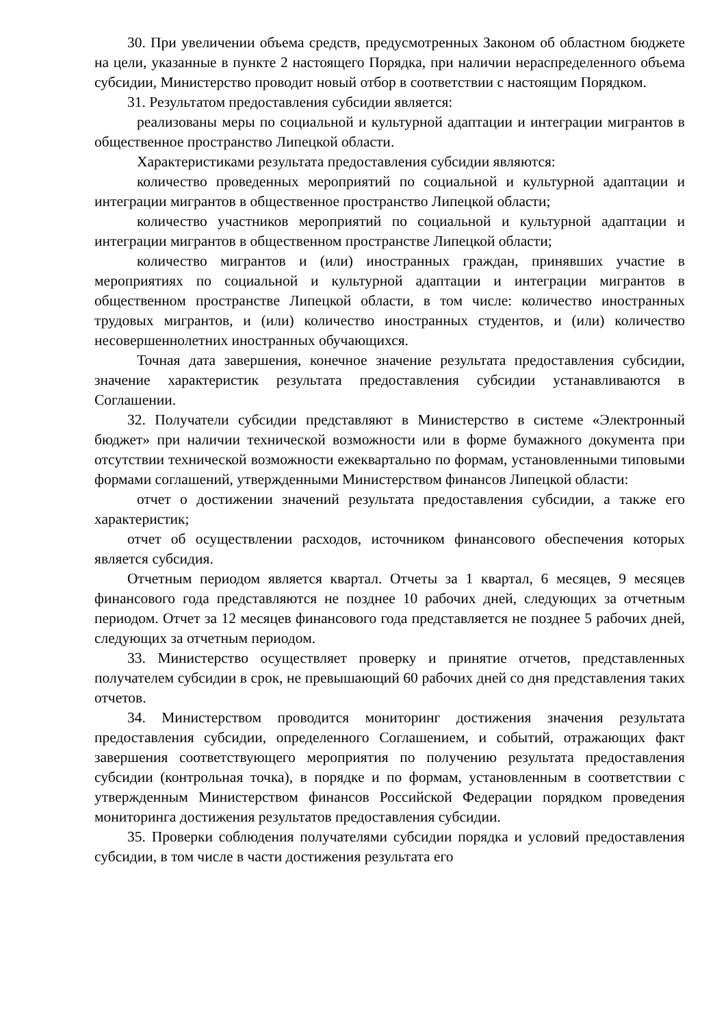30. При увеличении объема средств, предусмотренных Законом об областном бюджете на цели, указанные в пункте 2 настоящего Порядка, при наличии нераспределенного объема субсидии, Министерство проводит новый отбор в соответствии с настоящим Порядком.
31. Результатом предоставления субсидии является:
реализованы меры по социальной и культурной адаптации и интеграции мигрантов в общественное пространство Липецкой области.
Характеристиками результата предоставления субсидии являются:
количество проведенных мероприятий по социальной и культурной адаптации и интеграции мигрантов в общественное пространство Липецкой области;
количество участников мероприятий по социальной и культурной адаптации и интеграции мигрантов в общественном пространстве Липецкой области;
количество мигрантов и (или) иностранных граждан, принявших участие в мероприятиях по социальной и культурной адаптации и интеграции мигрантов в общественном пространстве Липецкой области, в том числе: количество иностранных трудовых мигрантов, и (или) количество иностранных студентов, и (или) количество несовершеннолетних иностранных обучающихся.
Точная дата завершения, конечное значение результата предоставления субсидии, значение характеристик результата предоставления субсидии устанавливаются в Соглашении.
32. Получатели субсидии представляют в Министерство в системе «Электронный бюджет» при наличии технической возможности или в форме бумажного документа при отсутствии технической возможности ежеквартально по формам, установленными типовыми формами соглашений, утвержденными Министерством финансов Липецкой области:
отчет о достижении значений результата предоставления субсидии, а также его характеристик;
отчет об осуществлении расходов, источником финансового обеспечения которых является субсидия.
Отчетным периодом является квартал. Отчеты за 1 квартал, 6 месяцев, 9 месяцев финансового года представляются не позднее 10 рабочих дней, следующих за отчетным периодом. Отчет за 12 месяцев финансового года представляется не позднее 5 рабочих дней, следующих за отчетным периодом.
33. Министерство осуществляет проверку и принятие отчетов, представленных получателем субсидии в срок, не превышающий 60 рабочих дней со дня представления таких отчетов.
34. Министерством проводится мониторинг достижения значения результата предоставления субсидии, определенного Соглашением, и событий, отражающих факт завершения соответствующего мероприятия по получению результата предоставления субсидии (контрольная точка), в порядке и по формам, установленным в соответствии с утвержденным Министерством финансов Российской Федерации порядком проведения мониторинга достижения результатов предоставления субсидии.
35. Проверки соблюдения получателями субсидии порядка и условий предоставления субсидии, в том числе в части достижения результата его